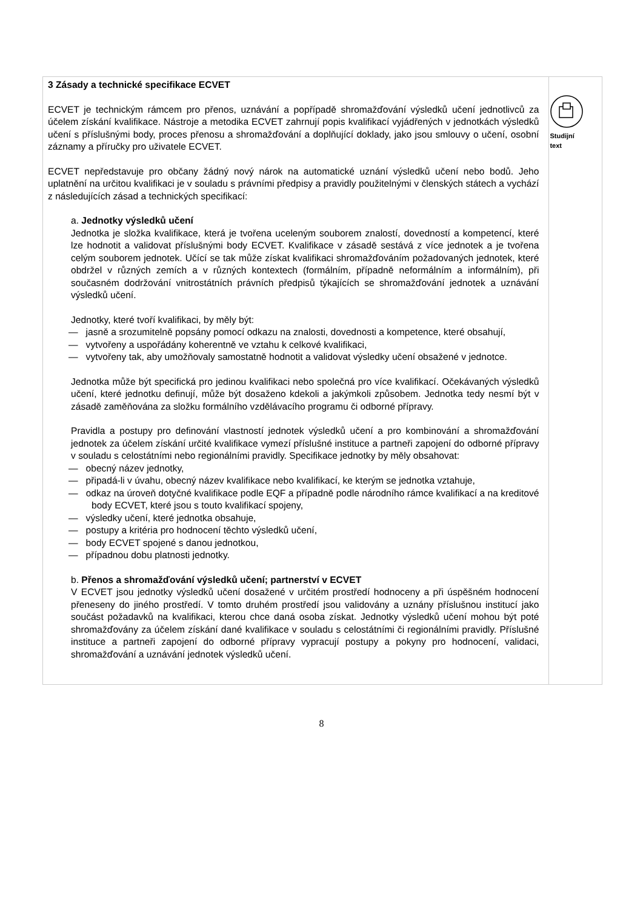3 Zásady a technické specifikace ECVET
ECVET je technickým rámcem pro přenos, uznávání a popřípadě shromažďování výsledků učení jednotlivců za účelem získání kvalifikace. Nástroje a metodika ECVET zahrnují popis kvalifikací vyjádřených v jednotkách výsledků učení s příslušnými body, proces přenosu a shromažďování a doplňující doklady, jako jsou smlouvy o učení, osobní záznamy a příručky pro uživatele ECVET.
ECVET nepředstavuje pro občany žádný nový nárok na automatické uznání výsledků učení nebo bodů. Jeho uplatnění na určitou kvalifikaci je v souladu s právními předpisy a pravidly použitelnými v členských státech a vychází z následujících zásad a technických specifikací:
a. Jednotky výsledků učení
Jednotka je složka kvalifikace, která je tvořena uceleným souborem znalostí, dovedností a kompetencí, které lze hodnotit a validovat příslušnými body ECVET. Kvalifikace v zásadě sestává z více jednotek a je tvořena celým souborem jednotek. Učící se tak může získat kvalifikaci shromažďováním požadovaných jednotek, které obdržel v různých zemích a v různých kontextech (formálním, případně neformálním a informálním), při současném dodržování vnitrostátních právních předpisů týkajících se shromažďování jednotek a uznávání výsledků učení.
Jednotky, které tvoří kvalifikaci, by měly být:
— jasně a srozumitelně popsány pomocí odkazu na znalosti, dovednosti a kompetence, které obsahují,
— vytvořeny a uspořádány koherentně ve vztahu k celkové kvalifikaci,
— vytvořeny tak, aby umožňovaly samostatně hodnotit a validovat výsledky učení obsažené v jednotce.
Jednotka může být specifická pro jedinou kvalifikaci nebo společná pro více kvalifikací. Očekávaných výsledků učení, které jednotku definují, může být dosaženo kdekoli a jakýmkoli způsobem. Jednotka tedy nesmí být v zásadě zaměňována za složku formálního vzdělávacího programu či odborné přípravy.
Pravidla a postupy pro definování vlastností jednotek výsledků učení a pro kombinování a shromažďování jednotek za účelem získání určité kvalifikace vymezí příslušné instituce a partneři zapojení do odborné přípravy v souladu s celostátními nebo regionálními pravidly. Specifikace jednotky by měly obsahovat:
— obecný název jednotky,
— připadá-li v úvahu, obecný název kvalifikace nebo kvalifikací, ke kterým se jednotka vztahuje,
— odkaz na úroveň dotyčné kvalifikace podle EQF a případně podle národního rámce kvalifikací a na kreditové body ECVET, které jsou s touto kvalifikací spojeny,
— výsledky učení, které jednotka obsahuje,
— postupy a kritéria pro hodnocení těchto výsledků učení,
— body ECVET spojené s danou jednotkou,
— případnou dobu platnosti jednotky.
b. Přenos a shromažďování výsledků učení; partnerství v ECVET
V ECVET jsou jednotky výsledků učení dosažené v určitém prostředí hodnoceny a při úspěšném hodnocení přeneseny do jiného prostředí. V tomto druhém prostředí jsou validovány a uznány příslušnou institucí jako součást požadavků na kvalifikaci, kterou chce daná osoba získat. Jednotky výsledků učení mohou být poté shromažďovány za účelem získání dané kvalifikace v souladu s celostátními či regionálními pravidly. Příslušné instituce a partneři zapojení do odborné přípravy vypracují postupy a pokyny pro hodnocení, validaci, shromažďování a uznávání jednotek výsledků učení.
Studijní
text
8